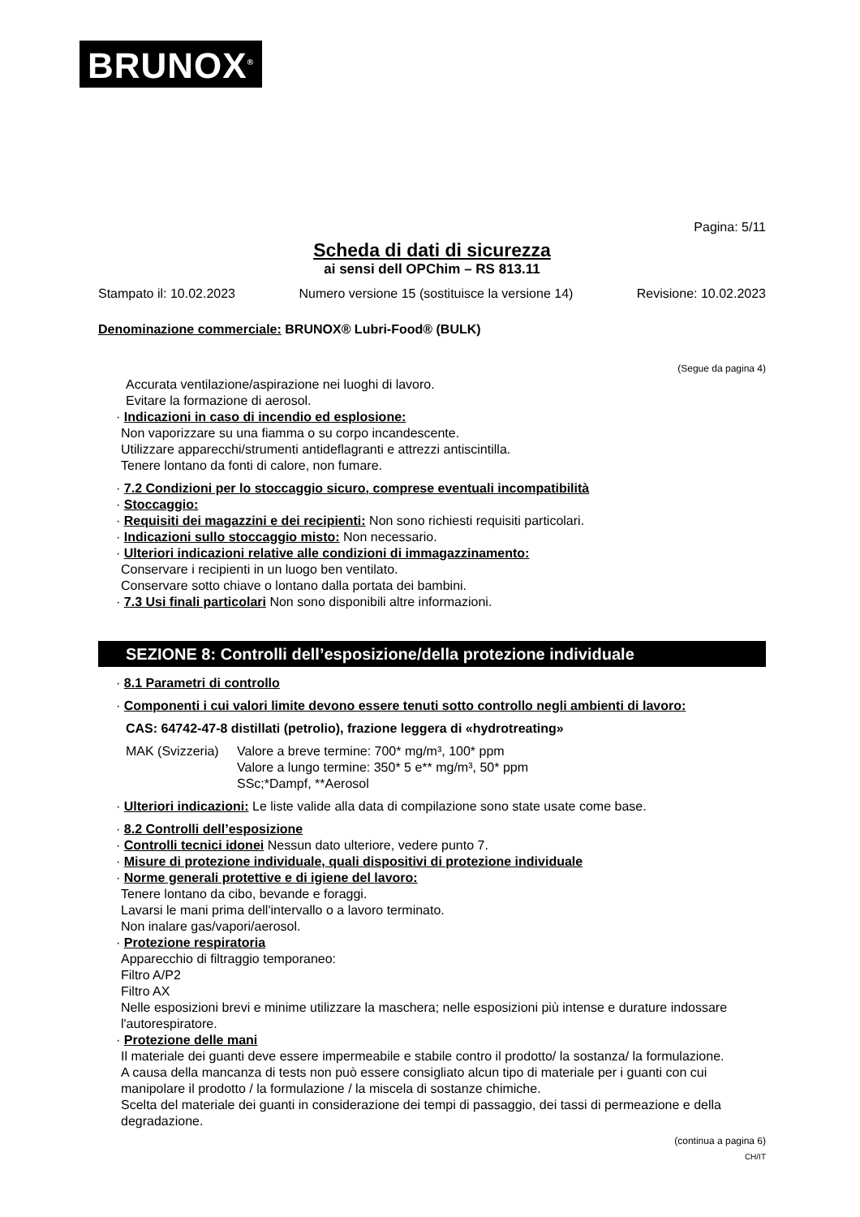BRUNOX<sup>®</sup>
Pagina: 5/11
Scheda di dati di sicurezza
ai sensi dell OPChim – RS 813.11
Stampato il: 10.02.2023 Numero versione 15 (sostituisce la versione 14) Revisione: 10.02.2023
Denominazione commerciale: BRUNOX® Lubri-Food® (BULK)
(Segue da pagina 4)
Accurata ventilazione/aspirazione nei luoghi di lavoro.
Evitare la formazione di aerosol.
· Indicazioni in caso di incendio ed esplosione:
Non vaporizzare su una fiamma o su corpo incandescente.
Utilizzare apparecchi/strumenti antideflagranti e attrezzi antiscintilla.
Tenere lontano da fonti di calore, non fumare.
· 7.2 Condizioni per lo stoccaggio sicuro, comprese eventuali incompatibilità
· Stoccaggio:
· Requisiti dei magazzini e dei recipienti: Non sono richiesti requisiti particolari.
· Indicazioni sullo stoccaggio misto: Non necessario.
· Ulteriori indicazioni relative alle condizioni di immagazzinamento:
Conservare i recipienti in un luogo ben ventilato.
Conservare sotto chiave o lontano dalla portata dei bambini.
· 7.3 Usi finali particolari Non sono disponibili altre informazioni.
SEZIONE 8: Controlli dell’esposizione/della protezione individuale
· 8.1 Parametri di controllo
· Componenti i cui valori limite devono essere tenuti sotto controllo negli ambienti di lavoro:
CAS: 64742-47-8 distillati (petrolio), frazione leggera di «hydrotreating»
MAK (Svizzeria) Valore a breve termine: 700* mg/m³, 100* ppm
Valore a lungo termine: 350* 5 e** mg/m³, 50* ppm
SSc;*Dampf, **Aerosol
· Ulteriori indicazioni: Le liste valide alla data di compilazione sono state usate come base.
· 8.2 Controlli dell’esposizione
· Controlli tecnici idonei Nessun dato ulteriore, vedere punto 7.
· Misure di protezione individuale, quali dispositivi di protezione individuale
· Norme generali protettive e di igiene del lavoro:
Tenere lontano da cibo, bevande e foraggi.
Lavarsi le mani prima dell'intervallo o a lavoro terminato.
Non inalare gas/vapori/aerosol.
· Protezione respiratoria
Apparecchio di filtraggio temporaneo:
Filtro A/P2
Filtro AX
Nelle esposizioni brevi e minime utilizzare la maschera; nelle esposizioni più intense e durature indossare l'autorespiratore.
· Protezione delle mani
Il materiale dei guanti deve essere impermeabile e stabile contro il prodotto/ la sostanza/ la formulazione.
A causa della mancanza di tests non può essere consigliato alcun tipo di materiale per i guanti con cui manipolare il prodotto / la formulazione / la miscela di sostanze chimiche.
Scelta del materiale dei guanti in considerazione dei tempi di passaggio, dei tassi di permeazione e della degradazione.
(continua a pagina 6)
CH/IT